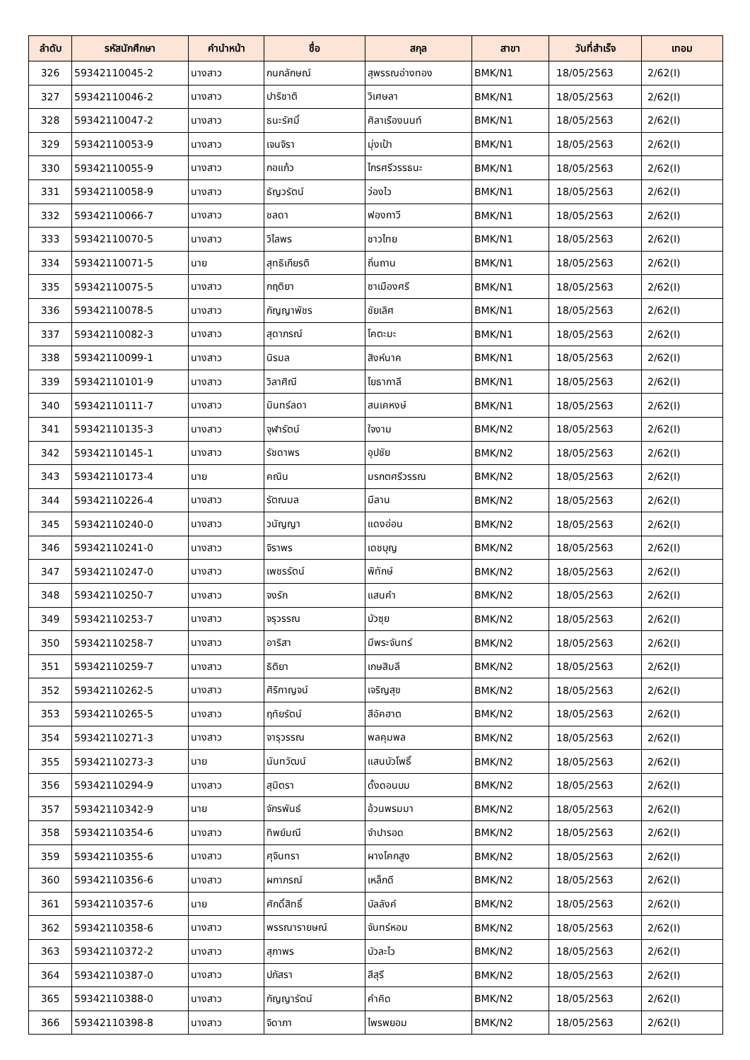| ลำดับ | รหัสนักศึกษา | คำนำหน้า | ชื่อ | สกุล | สาขา | วันที่สำเร็จ | เทอม |
| --- | --- | --- | --- | --- | --- | --- | --- |
| 326 | 59342110045-2 | นางสาว | กนกลักษณ์ | สุพรรณอ่างทอง | BMK/N1 | 18/05/2563 | 2/62(I) |
| 327 | 59342110046-2 | นางสาว | ปาริชาติ | วิเศษลา | BMK/N1 | 18/05/2563 | 2/62(I) |
| 328 | 59342110047-2 | นางสาว | ธนะรัศมิ์ | ศิลาเรืองนนท์ | BMK/N1 | 18/05/2563 | 2/62(I) |
| 329 | 59342110053-9 | นางสาว | เจนจิรา | มุ่งเป้า | BMK/N1 | 18/05/2563 | 2/62(I) |
| 330 | 59342110055-9 | นางสาว | กอแก้ว | ไกรศรีวรรธนะ | BMK/N1 | 18/05/2563 | 2/62(I) |
| 331 | 59342110058-9 | นางสาว | ธัญวรัตน์ | ว่องไว | BMK/N1 | 18/05/2563 | 2/62(I) |
| 332 | 59342110066-7 | นางสาว | ชลดา | ฟองกาวี | BMK/N1 | 18/05/2563 | 2/62(I) |
| 333 | 59342110070-5 | นางสาว | วิไลพร | ชาวไทย | BMK/N1 | 18/05/2563 | 2/62(I) |
| 334 | 59342110071-5 | นาย | สุทธิเกียรติ | ถิ่นถาน | BMK/N1 | 18/05/2563 | 2/62(I) |
| 335 | 59342110075-5 | นางสาว | กฤติยา | ซาเมืองศรี | BMK/N1 | 18/05/2563 | 2/62(I) |
| 336 | 59342110078-5 | นางสาว | กัญญาพัชร | ชัยเลิศ | BMK/N1 | 18/05/2563 | 2/62(I) |
| 337 | 59342110082-3 | นางสาว | สุดาภรณ์ | โคตะมะ | BMK/N1 | 18/05/2563 | 2/62(I) |
| 338 | 59342110099-1 | นางสาว | นิรมล | สิงห์นาค | BMK/N1 | 18/05/2563 | 2/62(I) |
| 339 | 59342110101-9 | นางสาว | วิลาศิณี | โยธากาลี | BMK/N1 | 18/05/2563 | 2/62(I) |
| 340 | 59342110111-7 | นางสาว | มินทร์ลดา | สนเคหงษ์ | BMK/N1 | 18/05/2563 | 2/62(I) |
| 341 | 59342110135-3 | นางสาว | จุฬารัตน์ | ใจงาม | BMK/N2 | 18/05/2563 | 2/62(I) |
| 342 | 59342110145-1 | นางสาว | รัชดาพร | อุปชัย | BMK/N2 | 18/05/2563 | 2/62(I) |
| 343 | 59342110173-4 | นาย | คณิน | มรกตศรีวรรณ | BMK/N2 | 18/05/2563 | 2/62(I) |
| 344 | 59342110226-4 | นางสาว | รัตณมล | มีลาน | BMK/N2 | 18/05/2563 | 2/62(I) |
| 345 | 59342110240-0 | นางสาว | วนัญญา | แดงอ่อน | BMK/N2 | 18/05/2563 | 2/62(I) |
| 346 | 59342110241-0 | นางสาว | จิราพร | เดชบุญ | BMK/N2 | 18/05/2563 | 2/62(I) |
| 347 | 59342110247-0 | นางสาว | เพชรรัตน์ | พิทักษ์ | BMK/N2 | 18/05/2563 | 2/62(I) |
| 348 | 59342110250-7 | นางสาว | จงรัก | แสนคำ | BMK/N2 | 18/05/2563 | 2/62(I) |
| 349 | 59342110253-7 | นางสาว | จรุวรรณ | บัวซุย | BMK/N2 | 18/05/2563 | 2/62(I) |
| 350 | 59342110258-7 | นางสาว | อาริสา | มีพระจันทร์ | BMK/N2 | 18/05/2563 | 2/62(I) |
| 351 | 59342110259-7 | นางสาว | ธิติยา | เกษสิมลี | BMK/N2 | 18/05/2563 | 2/62(I) |
| 352 | 59342110262-5 | นางสาว | ศิริกาญจน์ | เจริญสุข | BMK/N2 | 18/05/2563 | 2/62(I) |
| 353 | 59342110265-5 | นางสาว | ฤทัยรัตน์ | สีอัคฮาต | BMK/N2 | 18/05/2563 | 2/62(I) |
| 354 | 59342110271-3 | นางสาว | จารุวรรณ | พลคุมพล | BMK/N2 | 18/05/2563 | 2/62(I) |
| 355 | 59342110273-3 | นาย | นันทวัฒน์ | แสนบัวโพธิ์ | BMK/N2 | 18/05/2563 | 2/62(I) |
| 356 | 59342110294-9 | นางสาว | สุมิตรา | ดั้งดอนบม | BMK/N2 | 18/05/2563 | 2/62(I) |
| 357 | 59342110342-9 | นาย | จักรพันธ์ | อ้วนพรมมา | BMK/N2 | 18/05/2563 | 2/62(I) |
| 358 | 59342110354-6 | นางสาว | ทิพย์มณี | จำปารอด | BMK/N2 | 18/05/2563 | 2/62(I) |
| 359 | 59342110355-6 | นางสาว | ศุจินทรา | ผางโคกสูง | BMK/N2 | 18/05/2563 | 2/62(I) |
| 360 | 59342110356-6 | นางสาว | ผกาภรณ์ | เหล็กดี | BMK/N2 | 18/05/2563 | 2/62(I) |
| 361 | 59342110357-6 | นาย | ศักดิ์สิทธิ์ | บัลลังค์ | BMK/N2 | 18/05/2563 | 2/62(I) |
| 362 | 59342110358-6 | นางสาว | พรรณารายษณ์ | จันทร์หอม | BMK/N2 | 18/05/2563 | 2/62(I) |
| 363 | 59342110372-2 | นางสาว | สุภาพร | บัวละไว | BMK/N2 | 18/05/2563 | 2/62(I) |
| 364 | 59342110387-0 | นางสาว | ปภัสรา | สีสุรี | BMK/N2 | 18/05/2563 | 2/62(I) |
| 365 | 59342110388-0 | นางสาว | กัญญารัตน์ | คำคิด | BMK/N2 | 18/05/2563 | 2/62(I) |
| 366 | 59342110398-8 | นางสาว | จิดาภา | ไพรพยอม | BMK/N2 | 18/05/2563 | 2/62(I) |